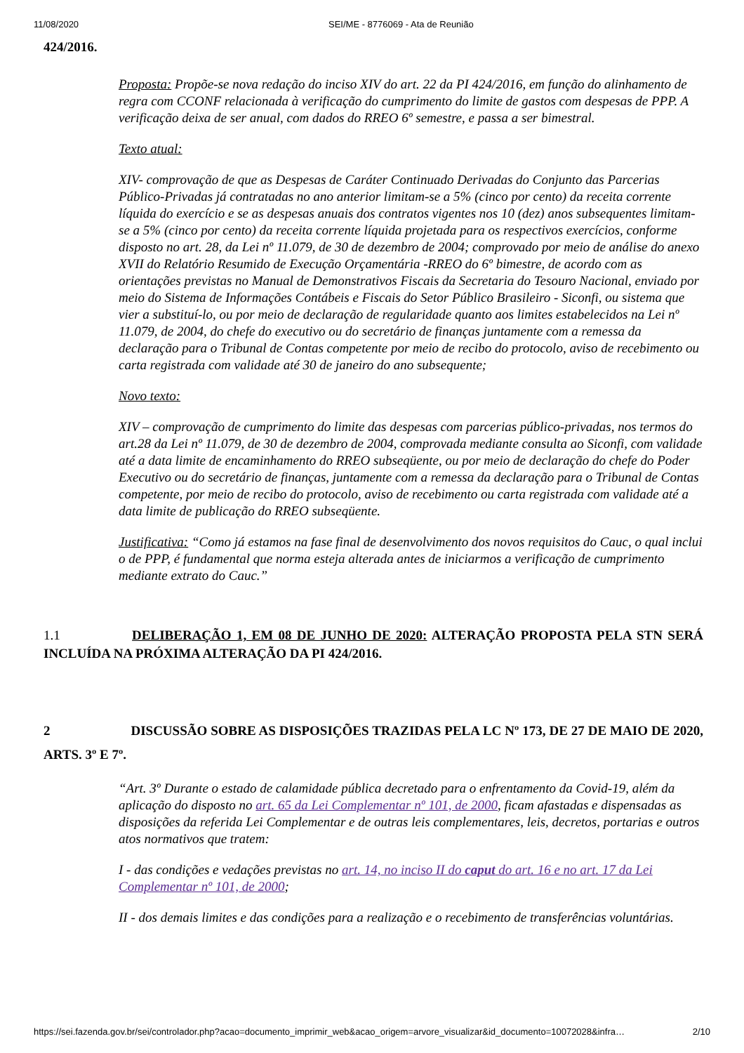11/08/2020 SEI/ME - 8776069 - Ata de Reunião
424/2016.
Proposta: Propõe-se nova redação do inciso XIV do art. 22 da PI 424/2016, em função do alinhamento de regra com CCONF relacionada à verificação do cumprimento do limite de gastos com despesas de PPP. A verificação deixa de ser anual, com dados do RREO 6º semestre, e passa a ser bimestral.
Texto atual:
XIV- comprovação de que as Despesas de Caráter Continuado Derivadas do Conjunto das Parcerias Público-Privadas já contratadas no ano anterior limitam-se a 5% (cinco por cento) da receita corrente líquida do exercício e se as despesas anuais dos contratos vigentes nos 10 (dez) anos subsequentes limitam-se a 5% (cinco por cento) da receita corrente líquida projetada para os respectivos exercícios, conforme disposto no art. 28, da Lei nº 11.079, de 30 de dezembro de 2004; comprovado por meio de análise do anexo XVII do Relatório Resumido de Execução Orçamentária -RREO do 6º bimestre, de acordo com as orientações previstas no Manual de Demonstrativos Fiscais da Secretaria do Tesouro Nacional, enviado por meio do Sistema de Informações Contábeis e Fiscais do Setor Público Brasileiro - Siconfi, ou sistema que vier a substituí-lo, ou por meio de declaração de regularidade quanto aos limites estabelecidos na Lei nº 11.079, de 2004, do chefe do executivo ou do secretário de finanças juntamente com a remessa da declaração para o Tribunal de Contas competente por meio de recibo do protocolo, aviso de recebimento ou carta registrada com validade até 30 de janeiro do ano subsequente;
Novo texto:
XIV – comprovação de cumprimento do limite das despesas com parcerias público-privadas, nos termos do art.28 da Lei nº 11.079, de 30 de dezembro de 2004, comprovada mediante consulta ao Siconfi, com validade até a data limite de encaminhamento do RREO subseqüente, ou por meio de declaração do chefe do Poder Executivo ou do secretário de finanças, juntamente com a remessa da declaração para o Tribunal de Contas competente, por meio de recibo do protocolo, aviso de recebimento ou carta registrada com validade até a data limite de publicação do RREO subseqüente.
Justificativa: “Como já estamos na fase final de desenvolvimento dos novos requisitos do Cauc, o qual inclui o de PPP, é fundamental que norma esteja alterada antes de iniciarmos a verificação de cumprimento mediante extrato do Cauc.”
1.1 DELIBERAÇÃO 1, EM 08 DE JUNHO DE 2020: ALTERAÇÃO PROPOSTA PELA STN SERÁ INCLUÍDA NA PRÓXIMA ALTERAÇÃO DA PI 424/2016.
2 DISCUSSÃO SOBRE AS DISPOSIÇÕES TRAZIDAS PELA LC Nº 173, DE 27 DE MAIO DE 2020, ARTS. 3º E 7º.
“Art. 3º Durante o estado de calamidade pública decretado para o enfrentamento da Covid-19, além da aplicação do disposto no art. 65 da Lei Complementar nº 101, de 2000, ficam afastadas e dispensadas as disposições da referida Lei Complementar e de outras leis complementares, leis, decretos, portarias e outros atos normativos que tratem:
I - das condições e vedações previstas no art. 14, no inciso II do caput do art. 16 e no art. 17 da Lei Complementar nº 101, de 2000;
II - dos demais limites e das condições para a realização e o recebimento de transferências voluntárias.
https://sei.fazenda.gov.br/sei/controlador.php?acao=documento_imprimir_web&acao_origem=arvore_visualizar&id_documento=10072028&infra… 2/10